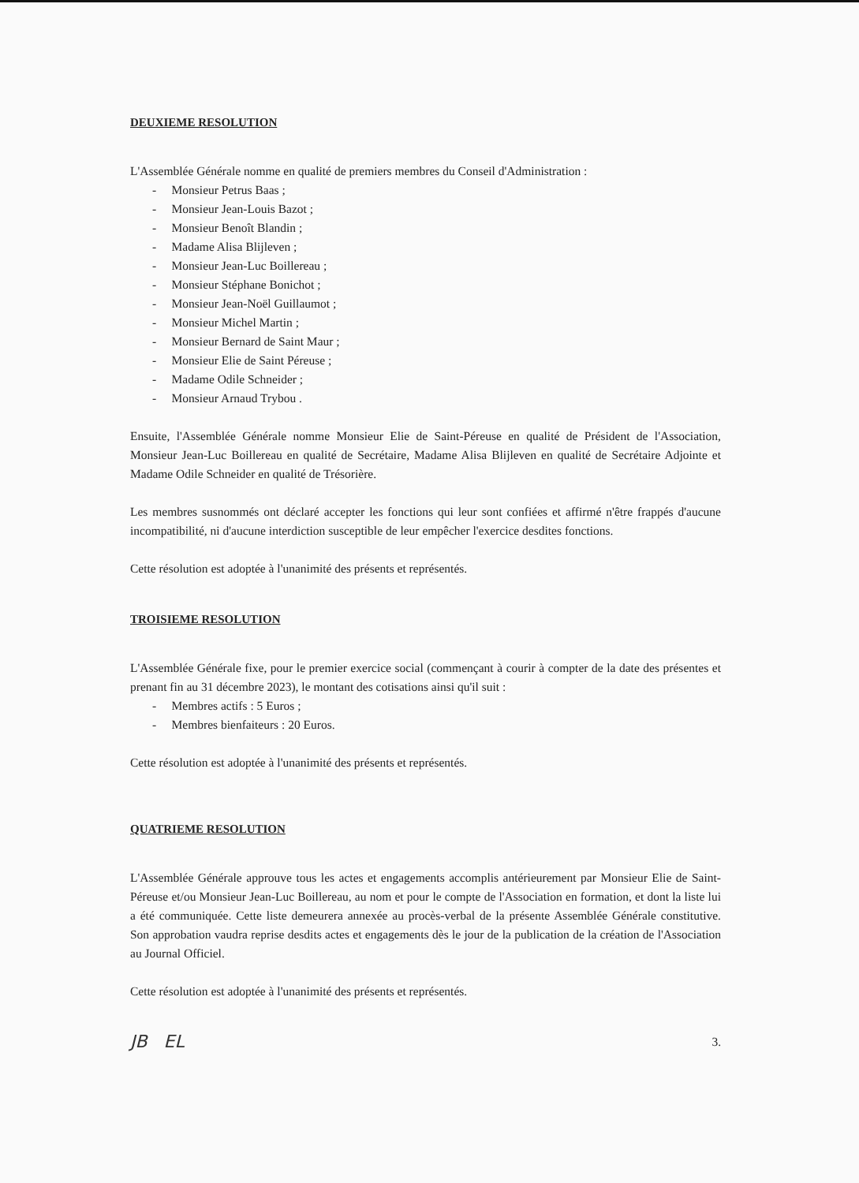DEUXIEME RESOLUTION
L'Assemblée Générale nomme en qualité de premiers membres du Conseil d'Administration :
- Monsieur Petrus Baas ;
- Monsieur Jean-Louis Bazot ;
- Monsieur Benoît Blandin ;
- Madame Alisa Blijleven ;
- Monsieur Jean-Luc Boillereau ;
- Monsieur Stéphane Bonichot ;
- Monsieur Jean-Noël Guillaumot ;
- Monsieur Michel Martin ;
- Monsieur Bernard de Saint Maur ;
- Monsieur Elie de Saint Péreuse ;
- Madame Odile Schneider ;
- Monsieur Arnaud Trybou .
Ensuite, l'Assemblée Générale nomme Monsieur Elie de Saint-Péreuse en qualité de Président de l'Association, Monsieur Jean-Luc Boillereau en qualité de Secrétaire, Madame Alisa Blijleven en qualité de Secrétaire Adjointe et Madame Odile Schneider en qualité de Trésorière.
Les membres susnommés ont déclaré accepter les fonctions qui leur sont confiées et affirmé n'être frappés d'aucune incompatibilité, ni d'aucune interdiction susceptible de leur empêcher l'exercice desdites fonctions.
Cette résolution est adoptée à l'unanimité des présents et représentés.
TROISIEME RESOLUTION
L'Assemblée Générale fixe, pour le premier exercice social (commençant à courir à compter de la date des présentes et prenant fin au 31 décembre 2023), le montant des cotisations ainsi qu'il suit :
- Membres actifs : 5 Euros ;
- Membres bienfaiteurs : 20 Euros.
Cette résolution est adoptée à l'unanimité des présents et représentés.
QUATRIEME RESOLUTION
L'Assemblée Générale approuve tous les actes et engagements accomplis antérieurement par Monsieur Elie de Saint-Péreuse et/ou Monsieur Jean-Luc Boillereau, au nom et pour le compte de l'Association en formation, et dont la liste lui a été communiquée. Cette liste demeurera annexée au procès-verbal de la présente Assemblée Générale constitutive. Son approbation vaudra reprise desdits actes et engagements dès le jour de la publication de la création de l'Association au Journal Officiel.
Cette résolution est adoptée à l'unanimité des présents et représentés.
JB EL 3.